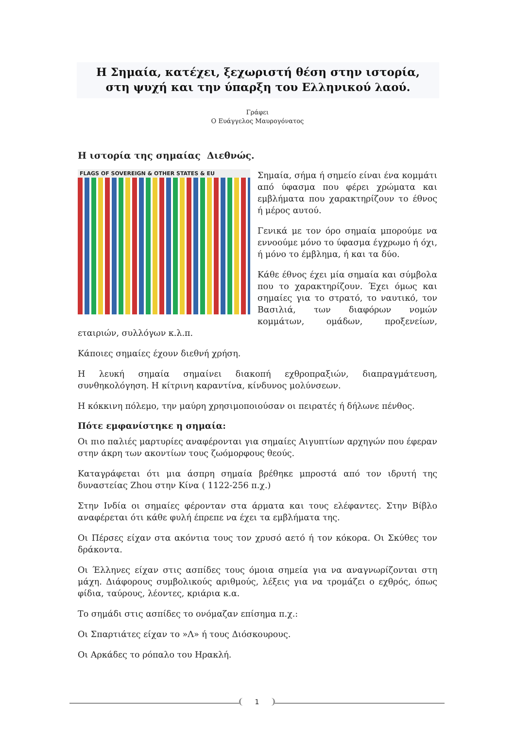Η Σημαία, κατέχει, ξεχωριστή θέση στην ιστορία,
στη ψυχή και την ύπαρξη του Ελληνικού λαού.
Γράφει
Ο Ευάγγελος Μαυρογόνατος
Η ιστορία της σημαίας Διεθνώς.
FLAGS OF SOVEREIGN & OTHER STATES & EU
Σημαία, σήμα ή σημείο είναι ένα κομμάτι από ύφασμα που φέρει χρώματα και εμβλήματα που χαρακτηρίζουν το έθνος ή μέρος αυτού.
Γενικά με τον όρο σημαία μπορούμε να εννοούμε μόνο το ύφασμα έγχρωμο ή όχι, ή μόνο το έμβλημα, ή και τα δύο.
Κάθε έθνος έχει μία σημαία και σύμβολα που το χαρακτηρίζουν. Έχει όμως και σημαίες για το στρατό, το ναυτικό, τον Βασιλιά, των διαφόρων νομών κομμάτων, ομάδων, προξενείων, εταιριών, συλλόγων κ.λ.π.
Κάποιες σημαίες έχουν διεθνή χρήση.
Η λευκή σημαία σημαίνει διακοπή εχθροπραξιών, διαπραγμάτευση, συνθηκολόγηση. Η κίτρινη καραντίνα, κίνδυνος μολύνσεων.
Η κόκκινη πόλεμο, την μαύρη χρησιμοποιούσαν οι πειρατές ή δήλωνε πένθος.
Πότε εμφανίστηκε η σημαία:
Οι πιο παλιές μαρτυρίες αναφέρονται για σημαίες Αιγυπτίων αρχηγών που έφεραν στην άκρη των ακοντίων τους ζωόμορφους θεούς.
Καταγράφεται ότι μια άσπρη σημαία βρέθηκε μπροστά από τον ιδρυτή της δυναστείας Zhou στην Κίνα ( 1122-256 π.χ.)
Στην Ινδία οι σημαίες φέρονταν στα άρματα και τους ελέφαντες. Στην Βίβλο αναφέρεται ότι κάθε φυλή έπρεπε να έχει τα εμβλήματα της.
Οι Πέρσες είχαν στα ακόντια τους τον χρυσό αετό ή τον κόκορα. Οι Σκύθες τον δράκοντα.
Οι Έλληνες είχαν στις ασπίδες τους όμοια σημεία για να αναγνωρίζονται στη μάχη. Διάφορους συμβολικούς αριθμούς, λέξεις για να τρομάζει ο εχθρός, όπως φίδια, ταύρους, λέοντες, κριάρια κ.α.
Το σημάδι στις ασπίδες το ονόμαζαν επίσημα π.χ.:
Οι Σπαρτιάτες είχαν το »Λ» ή τους Διόσκουρους.
Οι Αρκάδες το ρόπαλο του Ηρακλή.
1